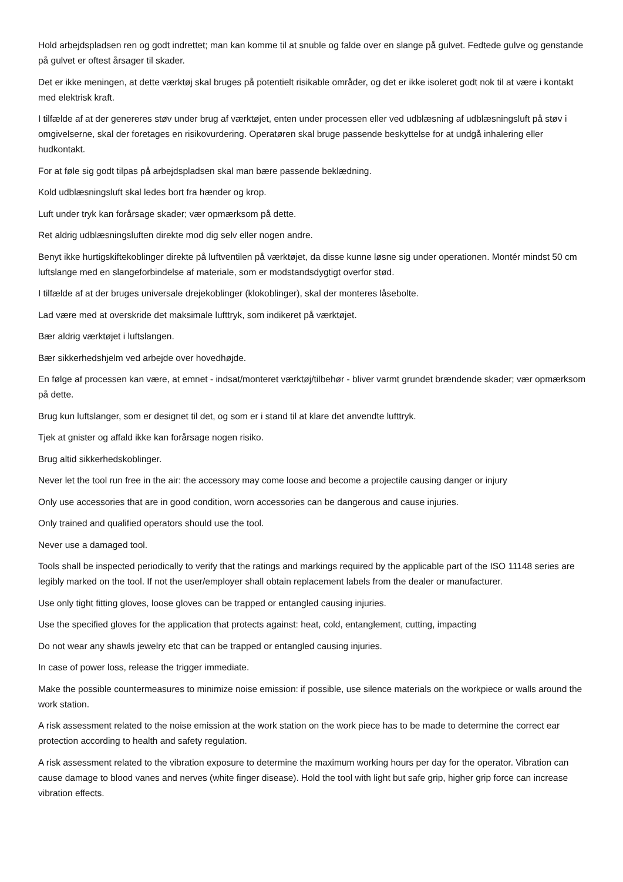Hold arbejdspladsen ren og godt indrettet; man kan komme til at snuble og falde over en slange på gulvet. Fedtede gulve og genstande på gulvet er oftest årsager til skader.
Det er ikke meningen, at dette værktøj skal bruges på potentielt risikable områder, og det er ikke isoleret godt nok til at være i kontakt med elektrisk kraft.
I tilfælde af at der genereres støv under brug af værktøjet, enten under processen eller ved udblæsning af udblæsningsluft på støv i omgivelserne, skal der foretages en risikovurdering. Operatøren skal bruge passende beskyttelse for at undgå inhalering eller hudkontakt.
For at føle sig godt tilpas på arbejdspladsen skal man bære passende beklædning.
Kold udblæsningsluft skal ledes bort fra hænder og krop.
Luft under tryk kan forårsage skader; vær opmærksom på dette.
Ret aldrig udblæsningsluften direkte mod dig selv eller nogen andre.
Benyt ikke hurtigskiftekoblinger direkte på luftventilen på værktøjet, da disse kunne løsne sig under operationen. Montér mindst 50 cm luftslange med en slangeforbindelse af materiale, som er modstandsdygtigt overfor stød.
I tilfælde af at der bruges universale drejekoblinger (klokoblinger), skal der monteres låsebolte.
Lad være med at overskride det maksimale lufttryk, som indikeret på værktøjet.
Bær aldrig værktøjet i luftslangen.
Bær sikkerhedshjelm ved arbejde over hovedhøjde.
En følge af processen kan være, at emnet - indsat/monteret værktøj/tilbehør - bliver varmt grundet brændende skader; vær opmærksom på dette.
Brug kun luftslanger, som er designet til det, og som er i stand til at klare det anvendte lufttryk.
Tjek at gnister og affald ikke kan forårsage nogen risiko.
Brug altid sikkerhedskoblinger.
Never let the tool run free in the air: the accessory may come loose and become a projectile causing danger or injury
Only use accessories that are in good condition, worn accessories can be dangerous and cause injuries.
Only trained and qualified operators should use the tool.
Never use a damaged tool.
Tools shall be inspected periodically to verify that the ratings and markings required by the applicable part of the ISO 11148 series are legibly marked on the tool. If not the user/employer shall obtain replacement labels from the dealer or manufacturer.
Use only tight fitting gloves, loose gloves can be trapped or entangled causing injuries.
Use the specified gloves for the application that protects against: heat, cold, entanglement, cutting, impacting
Do not wear any shawls jewelry etc that can be trapped or entangled causing injuries.
In case of power loss, release the trigger immediate.
Make the possible countermeasures to minimize noise emission: if possible, use silence materials on the workpiece or walls around the work station.
A risk assessment related to the noise emission at the work station on the work piece has to be made to determine the correct ear protection according to health and safety regulation.
A risk assessment related to the vibration exposure to determine the maximum working hours per day for the operator. Vibration can cause damage to blood vanes and nerves (white finger disease). Hold the tool with light but safe grip, higher grip force can increase vibration effects.